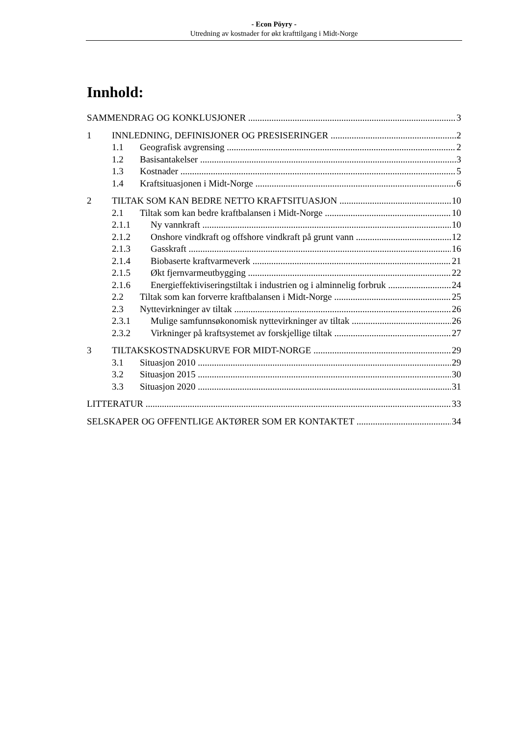- Econ Pöyry -
Utredning av kostnader for økt krafttilgang i Midt-Norge
Innhold:
SAMMENDRAG OG KONKLUSJONER 3
1 INNLEDNING, DEFINISJONER OG PRESISERINGER 2
1.1 Geografisk avgrensing 2
1.2 Basisantakelser 3
1.3 Kostnader 5
1.4 Kraftsituasjonen i Midt-Norge 6
2 TILTAK SOM KAN BEDRE NETTO KRAFTSITUASJON 10
2.1 Tiltak som kan bedre kraftbalansen i Midt-Norge 10
2.1.1 Ny vannkraft 10
2.1.2 Onshore vindkraft og offshore vindkraft på grunt vann 12
2.1.3 Gasskraft 16
2.1.4 Biobaserte kraftvarmeverk 21
2.1.5 Økt fjernvarmeutbygging 22
2.1.6 Energieffektiviseringstiltak i industrien og i alminnelig forbruk 24
2.2 Tiltak som kan forverre kraftbalansen i Midt-Norge 25
2.3 Nyttevirkninger av tiltak 26
2.3.1 Mulige samfunnsøkonomisk nyttevirkninger av tiltak 26
2.3.2 Virkninger på kraftsystemet av forskjellige tiltak 27
3 TILTAKSKOSTNADSKURVE FOR MIDT-NORGE 29
3.1 Situasjon 2010 29
3.2 Situasjon 2015 30
3.3 Situasjon 2020 31
LITTERATUR 33
SELSKAPER OG OFFENTLIGE AKTØRER SOM ER KONTAKTET 34